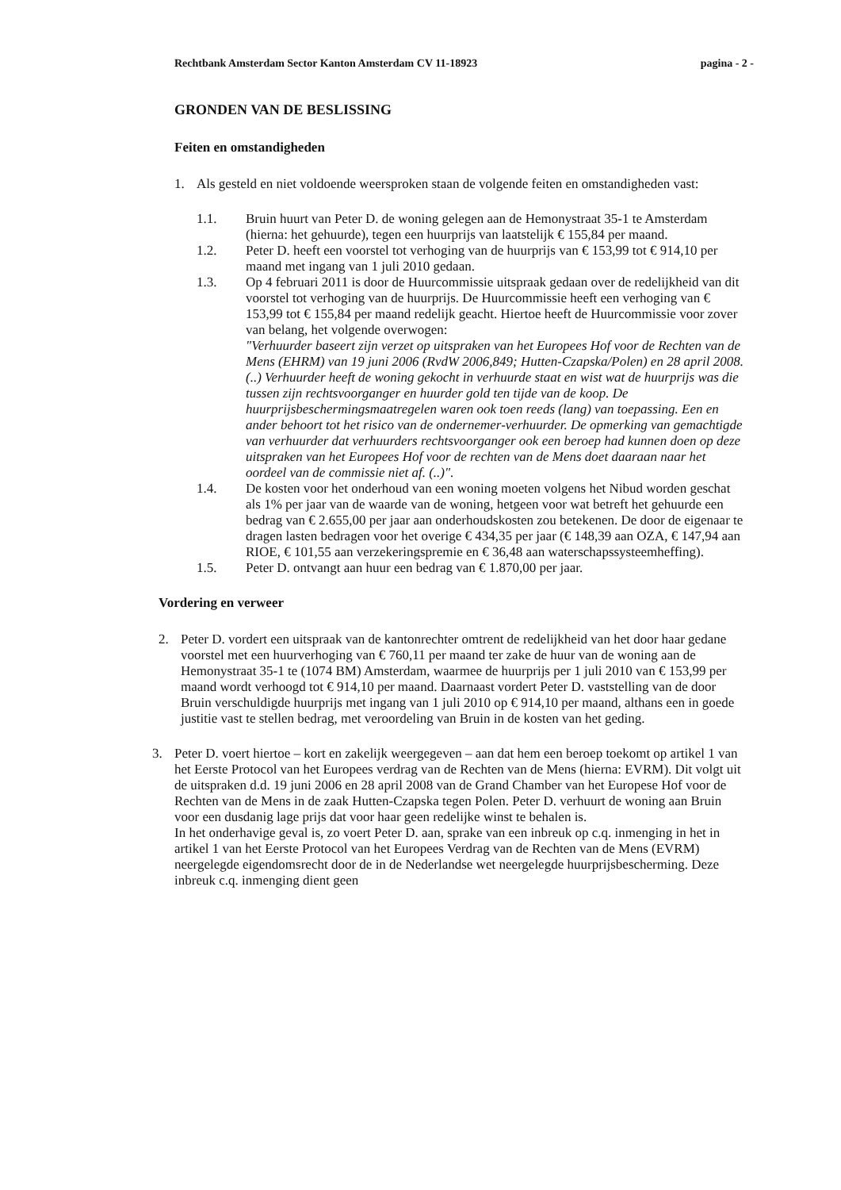Rechtbank Amsterdam Sector Kanton Amsterdam CV 11-18923 pagina - 2 -
GRONDEN VAN DE BESLISSING
Feiten en omstandigheden
1. Als gesteld en niet voldoende weersproken staan de volgende feiten en omstandigheden vast:
1.1. Bruin huurt van Peter D. de woning gelegen aan de Hemonystraat 35-1 te Amsterdam (hierna: het gehuurde), tegen een huurprijs van laatstelijk € 155,84 per maand.
1.2. Peter D. heeft een voorstel tot verhoging van de huurprijs van € 153,99 tot € 914,10 per maand met ingang van 1 juli 2010 gedaan.
1.3. Op 4 februari 2011 is door de Huurcommissie uitspraak gedaan over de redelijkheid van dit voorstel tot verhoging van de huurprijs. De Huurcommissie heeft een verhoging van € 153,99 tot € 155,84 per maand redelijk geacht. Hiertoe heeft de Huurcommissie voor zover van belang, het volgende overwogen:
"Verhuurder baseert zijn verzet op uitspraken van het Europees Hof voor de Rechten van de Mens (EHRM) van 19 juni 2006 (RvdW 2006,849; Hutten-Czapska/Polen) en 28 april 2008. (..) Verhuurder heeft de woning gekocht in verhuurde staat en wist wat de huurprijs was die tussen zijn rechtsvoorganger en huurder gold ten tijde van de koop. De huurprijsbeschermingsmaatregelen waren ook toen reeds (lang) van toepassing. Een en ander behoort tot het risico van de ondernemer-verhuurder. De opmerking van gemachtigde van verhuurder dat verhuurders rechtsvoorganger ook een beroep had kunnen doen op deze uitspraken van het Europees Hof voor de rechten van de Mens doet daaraan naar het oordeel van de commissie niet af. (..)".
1.4. De kosten voor het onderhoud van een woning moeten volgens het Nibud worden geschat als 1% per jaar van de waarde van de woning, hetgeen voor wat betreft het gehuurde een bedrag van € 2.655,00 per jaar aan onderhoudskosten zou betekenen. De door de eigenaar te dragen lasten bedragen voor het overige € 434,35 per jaar (€ 148,39 aan OZA, € 147,94 aan RIOE, € 101,55 aan verzekeringspremie en € 36,48 aan waterschapssysteemheffing).
1.5. Peter D. ontvangt aan huur een bedrag van € 1.870,00 per jaar.
Vordering en verweer
2. Peter D. vordert een uitspraak van de kantonrechter omtrent de redelijkheid van het door haar gedane voorstel met een huurverhoging van € 760,11 per maand ter zake de huur van de woning aan de Hemonystraat 35-1 te (1074 BM) Amsterdam, waarmee de huurprijs per 1 juli 2010 van € 153,99 per maand wordt verhoogd tot € 914,10 per maand. Daarnaast vordert Peter D. vaststelling van de door Bruin verschuldigde huurprijs met ingang van 1 juli 2010 op € 914,10 per maand, althans een in goede justitie vast te stellen bedrag, met veroordeling van Bruin in de kosten van het geding.
3. Peter D. voert hiertoe – kort en zakelijk weergegeven – aan dat hem een beroep toekomt op artikel 1 van het Eerste Protocol van het Europees verdrag van de Rechten van de Mens (hierna: EVRM). Dit volgt uit de uitspraken d.d. 19 juni 2006 en 28 april 2008 van de Grand Chamber van het Europese Hof voor de Rechten van de Mens in de zaak Hutten-Czapska tegen Polen. Peter D. verhuurt de woning aan Bruin voor een dusdanig lage prijs dat voor haar geen redelijke winst te behalen is.
In het onderhavige geval is, zo voert Peter D. aan, sprake van een inbreuk op c.q. inmenging in het in artikel 1 van het Eerste Protocol van het Europees Verdrag van de Rechten van de Mens (EVRM) neergelegde eigendomsrecht door de in de Nederlandse wet neergelegde huurprijsbescherming. Deze inbreuk c.q. inmenging dient geen